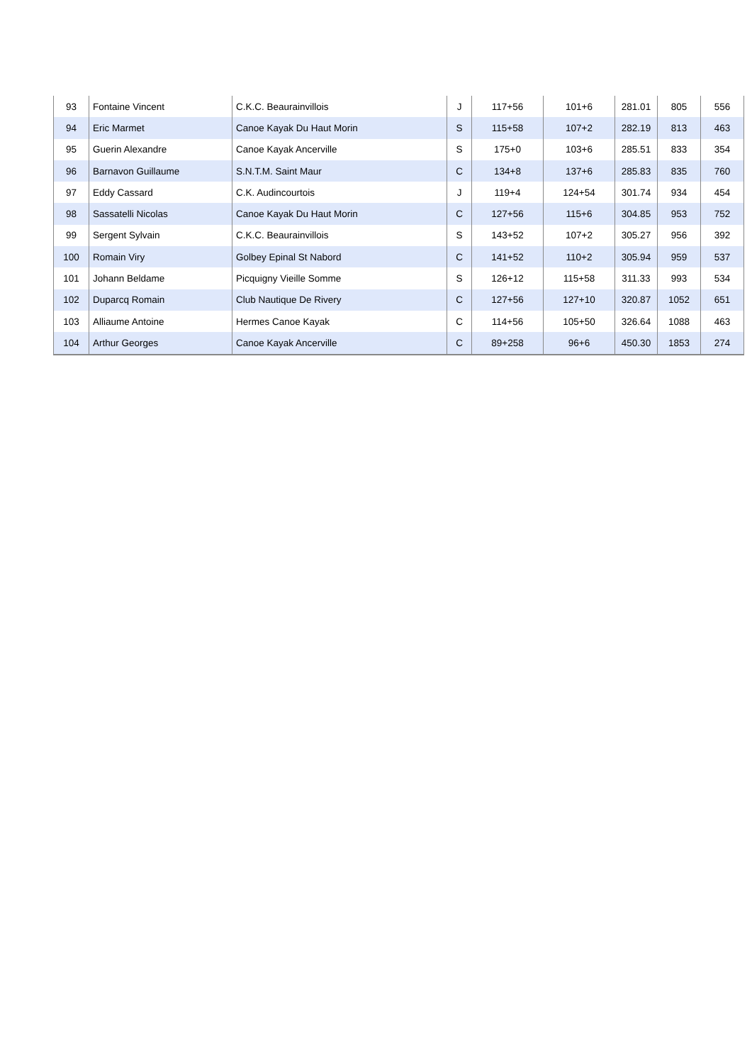| 93 | Fontaine Vincent | C.K.C. Beaurainvillois | J | 117+56 | 101+6 | 281.01 | 805 | 556 |
| 94 | Eric Marmet | Canoe Kayak Du Haut Morin | S | 115+58 | 107+2 | 282.19 | 813 | 463 |
| 95 | Guerin Alexandre | Canoe Kayak Ancerville | S | 175+0 | 103+6 | 285.51 | 833 | 354 |
| 96 | Barnavon Guillaume | S.N.T.M. Saint Maur | C | 134+8 | 137+6 | 285.83 | 835 | 760 |
| 97 | Eddy Cassard | C.K. Audincourtois | J | 119+4 | 124+54 | 301.74 | 934 | 454 |
| 98 | Sassatelli Nicolas | Canoe Kayak Du Haut Morin | C | 127+56 | 115+6 | 304.85 | 953 | 752 |
| 99 | Sergent Sylvain | C.K.C. Beaurainvillois | S | 143+52 | 107+2 | 305.27 | 956 | 392 |
| 100 | Romain Viry | Golbey Epinal St Nabord | C | 141+52 | 110+2 | 305.94 | 959 | 537 |
| 101 | Johann Beldame | Picquigny Vieille Somme | S | 126+12 | 115+58 | 311.33 | 993 | 534 |
| 102 | Duparcq Romain | Club Nautique De Rivery | C | 127+56 | 127+10 | 320.87 | 1052 | 651 |
| 103 | Alliaume Antoine | Hermes Canoe Kayak | C | 114+56 | 105+50 | 326.64 | 1088 | 463 |
| 104 | Arthur Georges | Canoe Kayak Ancerville | C | 89+258 | 96+6 | 450.30 | 1853 | 274 |